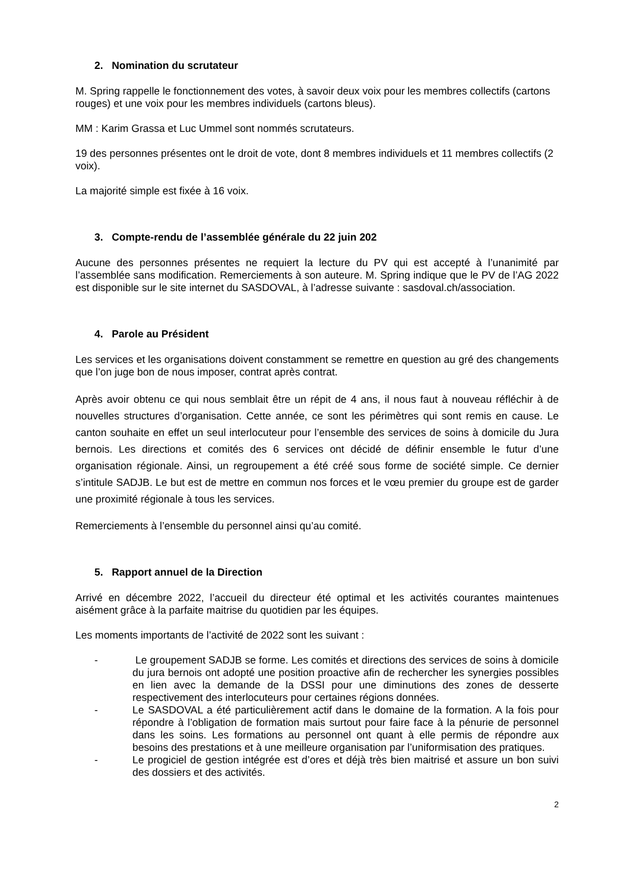2. Nomination du scrutateur
M. Spring rappelle le fonctionnement des votes, à savoir deux voix pour les membres collectifs (cartons rouges) et une voix pour les membres individuels (cartons bleus).
MM : Karim Grassa et Luc Ummel sont nommés scrutateurs.
19 des personnes présentes ont le droit de vote, dont 8 membres individuels et 11 membres collectifs (2 voix).
La majorité simple est fixée à 16 voix.
3. Compte-rendu de l’assemblée générale du 22 juin 202
Aucune des personnes présentes ne requiert la lecture du PV qui est accepté à l’unanimité par l’assemblée sans modification. Remerciements à son auteure. M. Spring indique que le PV de l’AG 2022 est disponible sur le site internet du SASDOVAL, à l’adresse suivante : sasdoval.ch/association.
4. Parole au Président
Les services et les organisations doivent constamment se remettre en question au gré des changements que l’on juge bon de nous imposer, contrat après contrat.
Après avoir obtenu ce qui nous semblait être un répit de 4 ans, il nous faut à nouveau réfléchir à de nouvelles structures d’organisation. Cette année, ce sont les périmètres qui sont remis en cause. Le canton souhaite en effet un seul interlocuteur pour l’ensemble des services de soins à domicile du Jura bernois. Les directions et comités des 6 services ont décidé de définir ensemble le futur d’une organisation régionale. Ainsi, un regroupement a été créé sous forme de société simple. Ce dernier s’intitule SADJB. Le but est de mettre en commun nos forces et le vœu premier du groupe est de garder une proximité régionale à tous les services.
Remerciements à l’ensemble du personnel ainsi qu’au comité.
5. Rapport annuel de la Direction
Arrivé en décembre 2022, l’accueil du directeur été optimal et les activités courantes maintenues aisément grâce à la parfaite maitrise du quotidien par les équipes.
Les moments importants de l’activité de 2022 sont les suivant :
- Le groupement SADJB se forme. Les comités et directions des services de soins à domicile du jura bernois ont adopté une position proactive afin de rechercher les synergies possibles en lien avec la demande de la DSSI pour une diminutions des zones de desserte respectivement des interlocuteurs pour certaines régions données.
- Le SASDOVAL a été particulièrement actif dans le domaine de la formation. A la fois pour répondre à l’obligation de formation mais surtout pour faire face à la pénurie de personnel dans les soins. Les formations au personnel ont quant à elle permis de répondre aux besoins des prestations et à une meilleure organisation par l’uniformisation des pratiques.
- Le progiciel de gestion intégrée est d’ores et déjà très bien maitrisé et assure un bon suivi des dossiers et des activités.
2